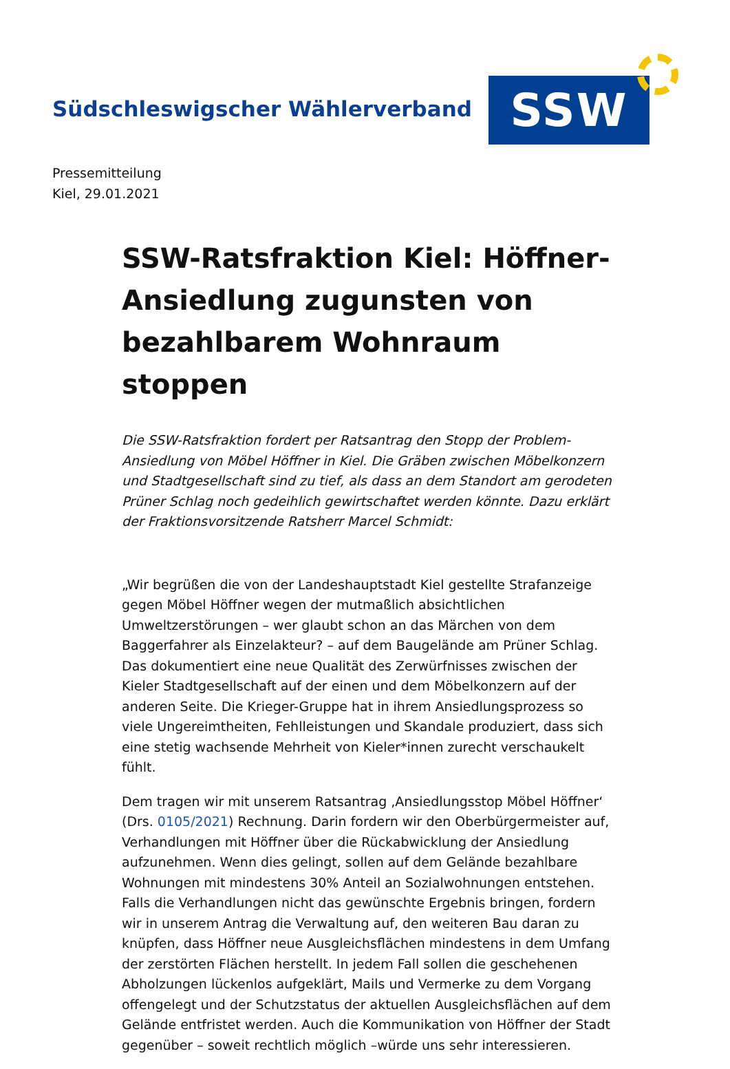Südschleswigscher Wählerverband
SSW
Pressemitteilung
Kiel, 29.01.2021
SSW-Ratsfraktion Kiel: Höffner-Ansiedlung zugunsten von bezahlbarem Wohnraum stoppen
Die SSW-Ratsfraktion fordert per Ratsantrag den Stopp der Problem-Ansiedlung von Möbel Höffner in Kiel. Die Gräben zwischen Möbelkonzern und Stadtgesellschaft sind zu tief, als dass an dem Standort am gerodeten Prüner Schlag noch gedeihlich gewirtschaftet werden könnte. Dazu erklärt der Fraktionsvorsitzende Ratsherr Marcel Schmidt:
„Wir begrüßen die von der Landeshauptstadt Kiel gestellte Strafanzeige gegen Möbel Höffner wegen der mutmaßlich absichtlichen Umweltzerstörungen – wer glaubt schon an das Märchen von dem Baggerfahrer als Einzelakteur? – auf dem Baugelände am Prüner Schlag. Das dokumentiert eine neue Qualität des Zerwürfnisses zwischen der Kieler Stadtgesellschaft auf der einen und dem Möbelkonzern auf der anderen Seite. Die Krieger-Gruppe hat in ihrem Ansiedlungsprozess so viele Ungereimtheiten, Fehlleistungen und Skandale produziert, dass sich eine stetig wachsende Mehrheit von Kieler*innen zurecht verschaukelt fühlt.
Dem tragen wir mit unserem Ratsantrag ‚Ansiedlungsstop Möbel Höffner‘ (Drs. 0105/2021) Rechnung. Darin fordern wir den Oberbürgermeister auf, Verhandlungen mit Höffner über die Rückabwicklung der Ansiedlung aufzunehmen. Wenn dies gelingt, sollen auf dem Gelände bezahlbare Wohnungen mit mindestens 30% Anteil an Sozialwohnungen entstehen. Falls die Verhandlungen nicht das gewünschte Ergebnis bringen, fordern wir in unserem Antrag die Verwaltung auf, den weiteren Bau daran zu knüpfen, dass Höffner neue Ausgleichsflächen mindestens in dem Umfang der zerstörten Flächen herstellt. In jedem Fall sollen die geschehenen Abholzungen lückenlos aufgeklärt, Mails und Vermerke zu dem Vorgang offengelegt und der Schutzstatus der aktuellen Ausgleichsflächen auf dem Gelände entfristet werden. Auch die Kommunikation von Höffner der Stadt gegenüber – soweit rechtlich möglich –würde uns sehr interessieren.